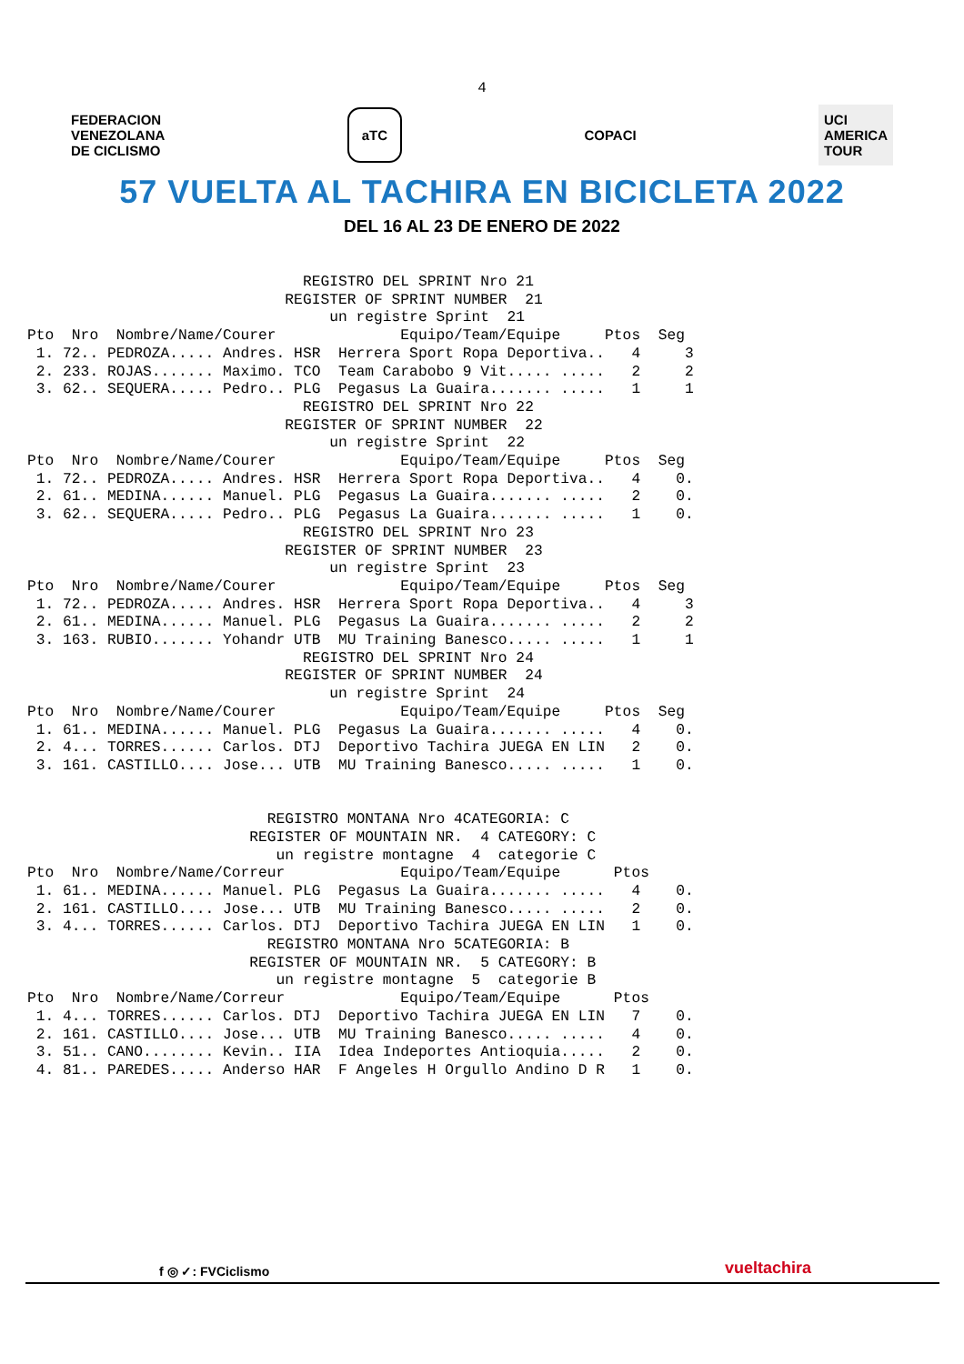4
FEDERACION
VENEZOLANA
DE CICLISMO
aTC
COPACI
UCI
AMERICA
TOUR
57 VUELTA AL TACHIRA EN BICICLETA 2022
DEL 16 AL 23 DE ENERO DE 2022
                               REGISTRO DEL SPRINT Nro 21
                             REGISTER OF SPRINT NUMBER  21
                                  un registre Sprint  21
Pto  Nro  Nombre/Name/Courer              Equipo/Team/Equipe     Ptos  Seg
 1. 72.. PEDROZA..... Andres. HSR  Herrera Sport Ropa Deportiva..   4     3
 2. 233. ROJAS....... Maximo. TCO  Team Carabobo 9 Vit..... .....   2     2
 3. 62.. SEQUERA..... Pedro.. PLG  Pegasus La Guaira....... .....   1     1
                               REGISTRO DEL SPRINT Nro 22
                             REGISTER OF SPRINT NUMBER  22
                                  un registre Sprint  22
Pto  Nro  Nombre/Name/Courer              Equipo/Team/Equipe     Ptos  Seg
 1. 72.. PEDROZA..... Andres. HSR  Herrera Sport Ropa Deportiva..   4    0.
 2. 61.. MEDINA...... Manuel. PLG  Pegasus La Guaira....... .....   2    0.
 3. 62.. SEQUERA..... Pedro.. PLG  Pegasus La Guaira....... .....   1    0.
                               REGISTRO DEL SPRINT Nro 23
                             REGISTER OF SPRINT NUMBER  23
                                  un registre Sprint  23
Pto  Nro  Nombre/Name/Courer              Equipo/Team/Equipe     Ptos  Seg
 1. 72.. PEDROZA..... Andres. HSR  Herrera Sport Ropa Deportiva..   4     3
 2. 61.. MEDINA...... Manuel. PLG  Pegasus La Guaira....... .....   2     2
 3. 163. RUBIO....... Yohandr UTB  MU Training Banesco..... .....   1     1
                               REGISTRO DEL SPRINT Nro 24
                             REGISTER OF SPRINT NUMBER  24
                                  un registre Sprint  24
Pto  Nro  Nombre/Name/Courer              Equipo/Team/Equipe     Ptos  Seg
 1. 61.. MEDINA...... Manuel. PLG  Pegasus La Guaira....... .....   4    0.
 2. 4... TORRES...... Carlos. DTJ  Deportivo Tachira JUEGA EN LIN   2    0.
 3. 161. CASTILLO.... Jose... UTB  MU Training Banesco..... .....   1    0.


                           REGISTRO MONTANA Nro 4CATEGORIA: C
                         REGISTER OF MOUNTAIN NR.  4 CATEGORY: C
                            un registre montagne  4  categorie C
Pto  Nro  Nombre/Name/Correur             Equipo/Team/Equipe      Ptos
 1. 61.. MEDINA...... Manuel. PLG  Pegasus La Guaira....... .....   4    0.
 2. 161. CASTILLO.... Jose... UTB  MU Training Banesco..... .....   2    0.
 3. 4... TORRES...... Carlos. DTJ  Deportivo Tachira JUEGA EN LIN   1    0.
                           REGISTRO MONTANA Nro 5CATEGORIA: B
                         REGISTER OF MOUNTAIN NR.  5 CATEGORY: B
                            un registre montagne  5  categorie B
Pto  Nro  Nombre/Name/Correur             Equipo/Team/Equipe      Ptos
 1. 4... TORRES...... Carlos. DTJ  Deportivo Tachira JUEGA EN LIN   7    0.
 2. 161. CASTILLO.... Jose... UTB  MU Training Banesco..... .....   4    0.
 3. 51.. CANO........ Kevin.. IIA  Idea Indeportes Antioquia.....   2    0.
 4. 81.. PAREDES..... Anderso HAR  F Angeles H Orgullo Andino D R   1    0.
f ◎ ✓: FVCiclismo vueltachira